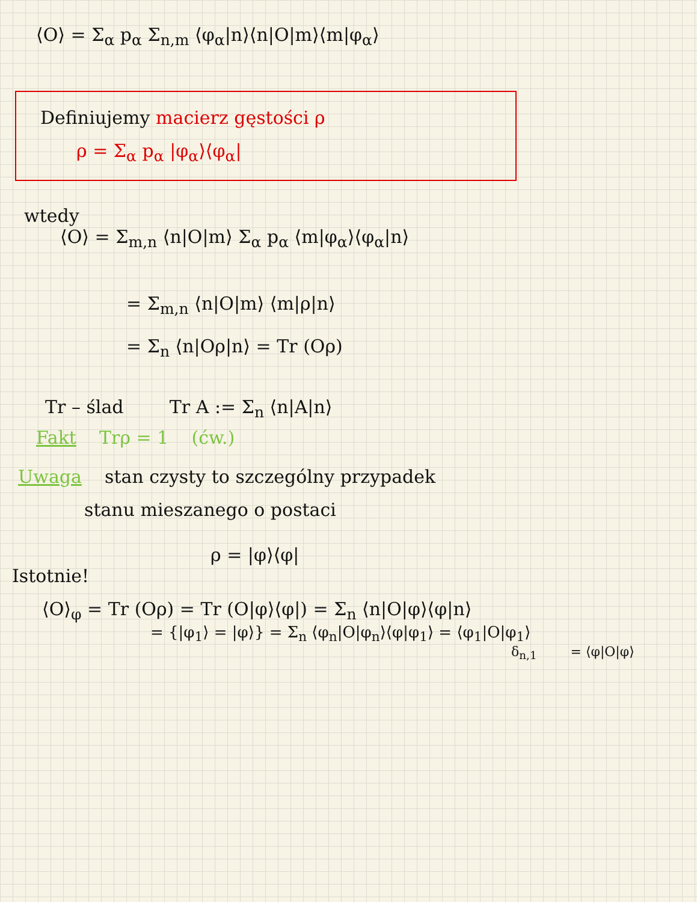⟨O⟩ = Σ<sub>α</sub> p<sub>α</sub> Σ<sub>n,m</sub> ⟨φ<sub>α</sub>|n⟩⟨n|O|m⟩⟨m|φ<sub>α</sub>⟩
Definiujemy macierz gęstości ρ
ρ = Σ<sub>α</sub> p<sub>α</sub> |φ<sub>α</sub>⟩⟨φ<sub>α</sub>|
wtedy
⟨O⟩ = Σ<sub>m,n</sub> ⟨n|O|m⟩ Σ<sub>α</sub> p<sub>α</sub> ⟨m|φ<sub>α</sub>⟩⟨φ<sub>α</sub>|n⟩
= Σ<sub>m,n</sub> ⟨n|O|m⟩ ⟨m|ρ|n⟩
= Σ<sub>n</sub> ⟨n|Oρ|n⟩ = Tr (Oρ)
Tr – ślad Tr A := Σ<sub>n</sub> ⟨n|A|n⟩
Fakt Trρ = 1 (ćw.)
Uwaga stan czysty to szczególny przypadek
stanu mieszanego o postaci
ρ = |φ⟩⟨φ|
Istotnie!
⟨O⟩<sub>φ</sub> = Tr (Oρ) = Tr (O|φ⟩⟨φ|) = Σ<sub>n</sub> ⟨n|O|φ⟩⟨φ|n⟩
= {|φ<sub>1</sub>⟩ = |φ⟩} = Σ<sub>n</sub> ⟨φ<sub>n</sub>|O|φ<sub>n</sub>⟩⟨φ|φ<sub>1</sub>⟩ = ⟨φ<sub>1</sub>|O|φ<sub>1</sub>⟩
δ<sub>n,1</sub> = ⟨φ|O|φ⟩